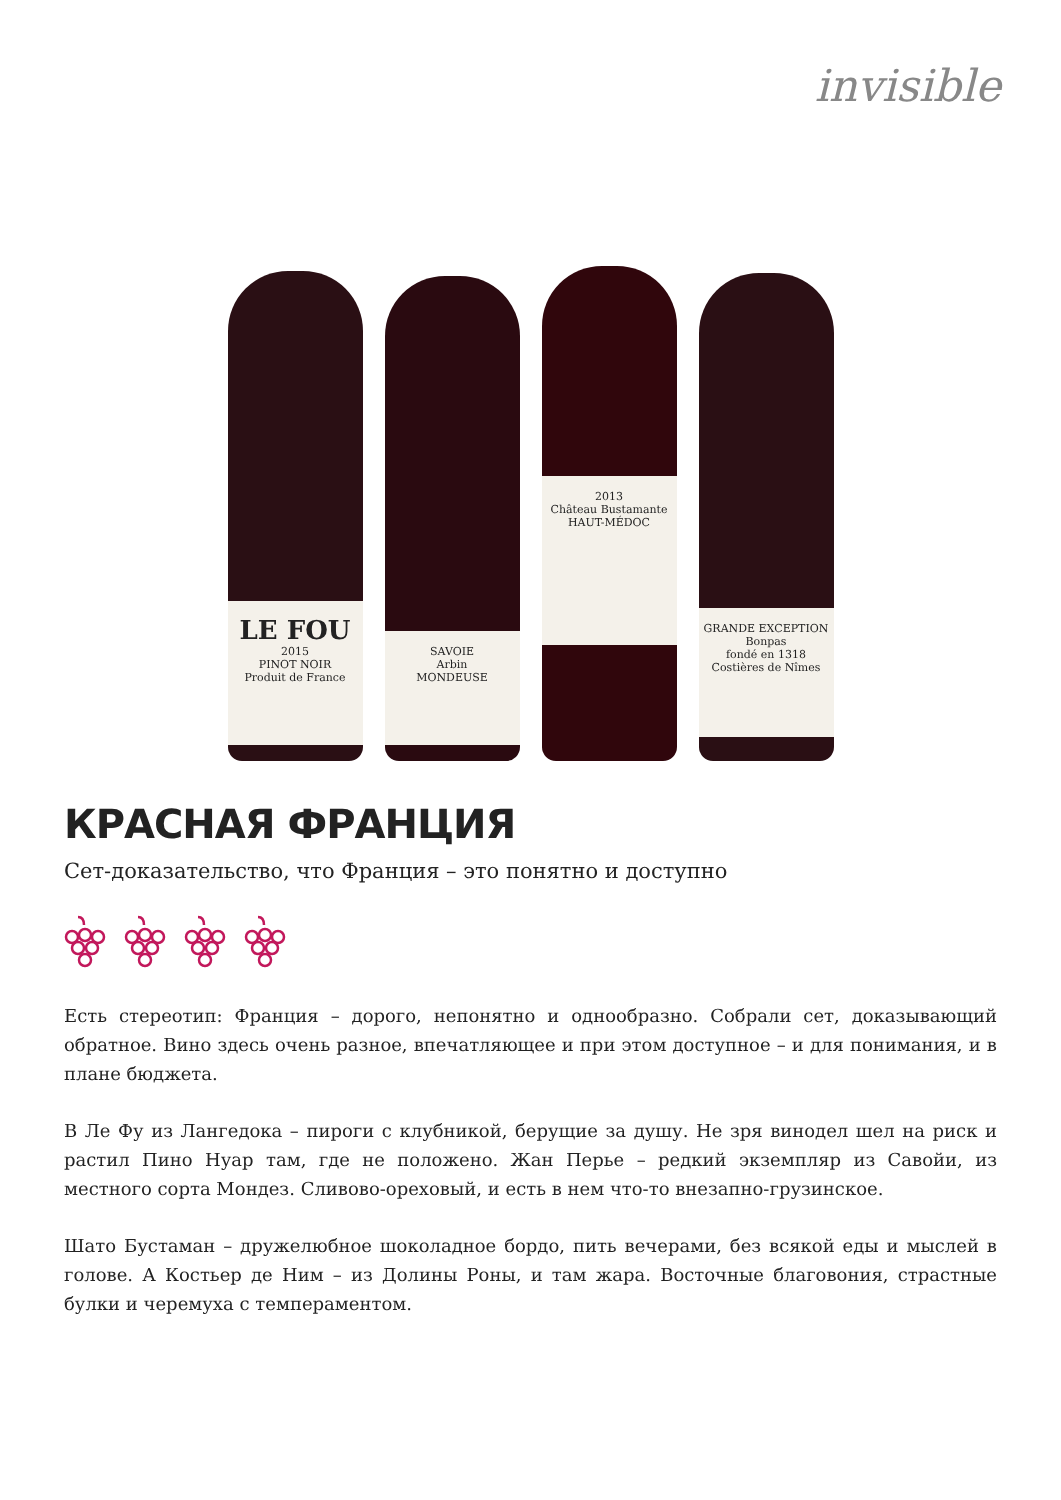invisible
LE FOU
2015
PINOT NOIR
Produit de France
SAVOIE
Arbin
MONDEUSE
2013
Château Bustamante
HAUT-MÉDOC
GRANDE EXCEPTION
Bonpas
fondé en 1318
Costières de Nîmes
КРАСНАЯ ФРАНЦИЯ
Сет-доказательство, что Франция – это понятно и доступно
Есть стереотип: Франция – дорого, непонятно и однообразно. Собрали сет, доказывающий обратное. Вино здесь очень разное, впечатляющее и при этом доступное – и для понимания, и в плане бюджета.
В Ле Фу из Лангедока – пироги с клубникой, берущие за душу. Не зря винодел шел на риск и растил Пино Нуар там, где не положено. Жан Перье – редкий экземпляр из Савойи, из местного сорта Мондез. Сливово-ореховый, и есть в нем что-то внезапно-грузинское.
Шато Бустаман – дружелюбное шоколадное бордо, пить вечерами, без всякой еды и мыслей в голове. А Костьер де Ним – из Долины Роны, и там жара. Восточные благовония, страстные булки и черемуха с темпераментом.